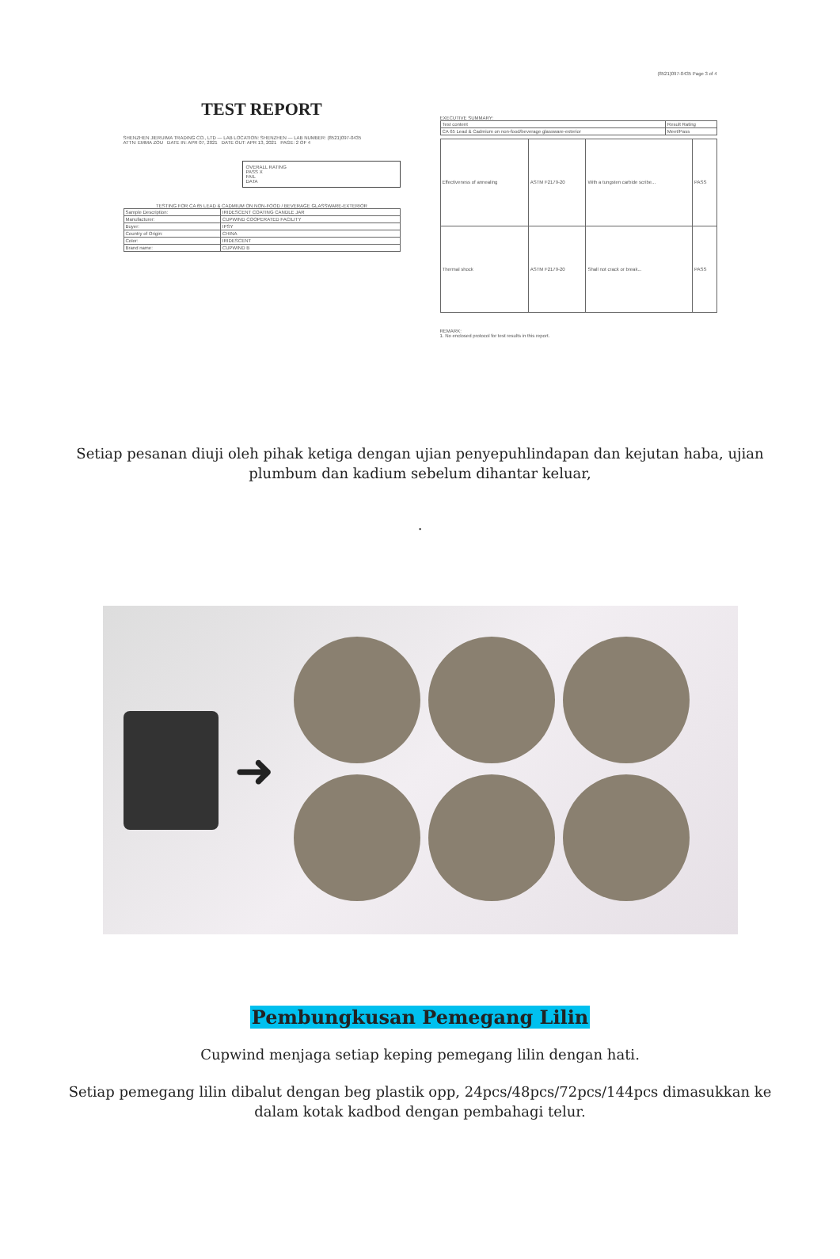TEST REPORT
SHENZHEN JIERUIMA TRADING CO., LTD — LAB LOCATION: SHENZHEN — LAB NUMBER: (8521)097-0435
ATTN: EMMA ZOU DATE IN: APR 07, 2021 DATE OUT: APR 13, 2021 PAGE: 2 OF 4
OVERALL RATING
PASS X
FAIL
DATA
TESTING FOR CA 65 LEAD & CADMIUM ON NON-FOOD / BEVERAGE GLASSWARE-EXTERIOR
| Sample Description: | IRIDESCENT COATING CANDLE JAR |
| Manufacturer: | CUPWIND COOPERATED FACILITY |
| Buyer: | IPSY |
| Country of Origin: | CHINA |
| Color: | IRIDESCENT |
| Brand name: | CUPWIND B |
(8521)097-0435 Page 3 of 4
EXECUTIVE SUMMARY:
| Test content | Result Rating |
| CA 65 Lead & Cadmium on non-food/beverage glassware-exterior | Meet/Pass |
| Effectiveness of annealing | ASTM F2179-20 | With a tungsten carbide scribe... | PASS |
| Thermal shock | ASTM F2179-20 | Shall not crack or break... | PASS |
REMARK:
1. No enclosed protocol for test results in this report.
Setiap pesanan diuji oleh pihak ketiga dengan ujian penyepuhlindapan dan kejutan haba, ujian plumbum dan kadium sebelum dihantar keluar,
.
➜
Pembungkusan Pemegang Lilin
Cupwind menjaga setiap keping pemegang lilin dengan hati.
Setiap pemegang lilin dibalut dengan beg plastik opp, 24pcs/48pcs/72pcs/144pcs dimasukkan ke dalam kotak kadbod dengan pembahagi telur.